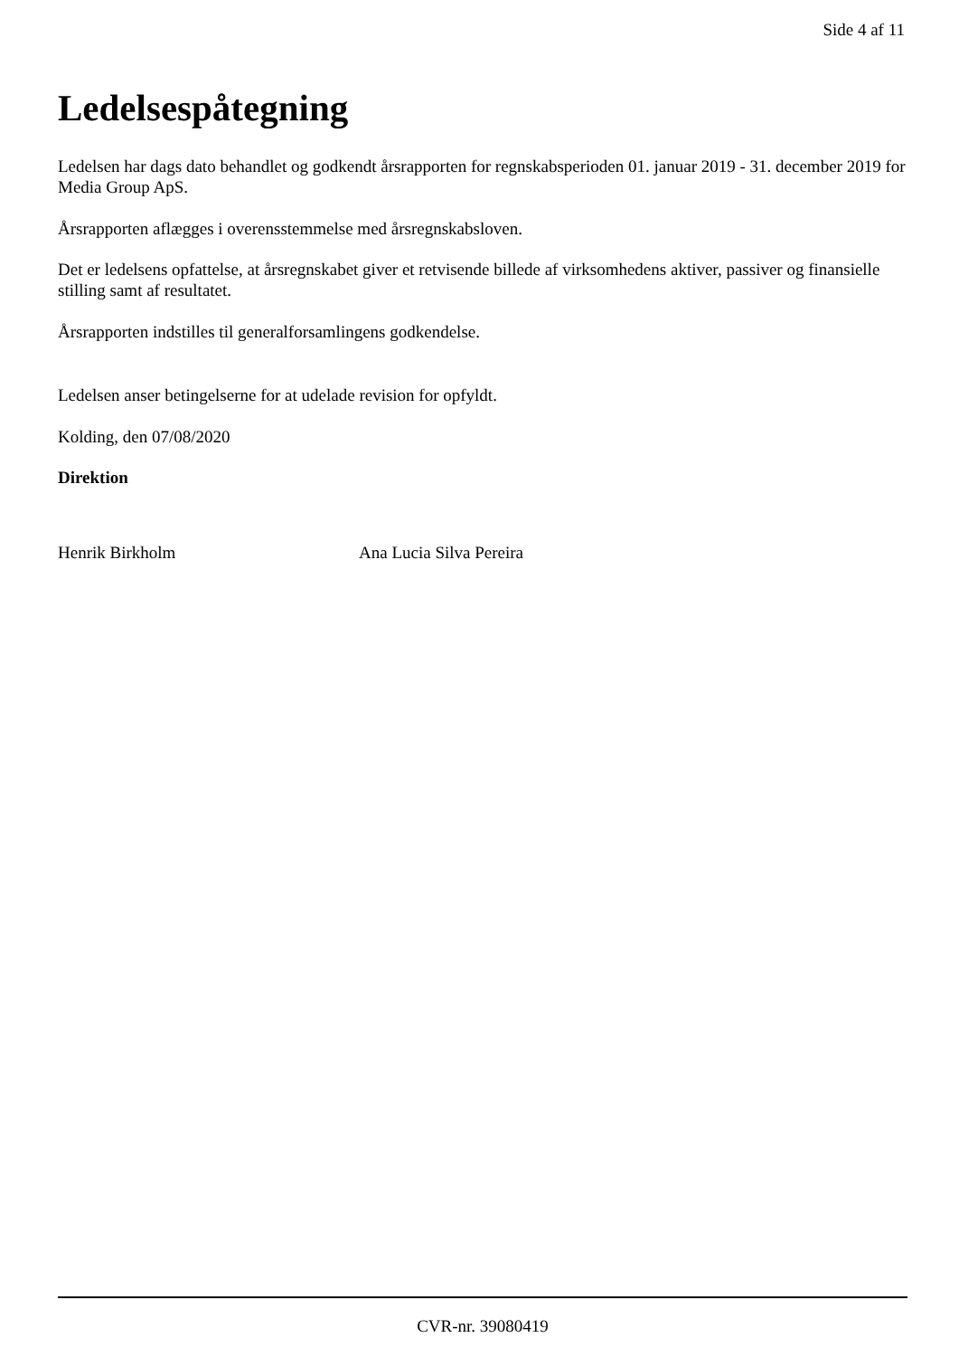Side 4 af 11
Ledelsespåtegning
Ledelsen har dags dato behandlet og godkendt årsrapporten for regnskabsperioden 01. januar 2019 - 31. december 2019 for Media Group ApS.
Årsrapporten aflægges i overensstemmelse med årsregnskabsloven.
Det er ledelsens opfattelse, at årsregnskabet giver et retvisende billede af virksomhedens aktiver, passiver og finansielle stilling samt af resultatet.
Årsrapporten indstilles til generalforsamlingens godkendelse.
Ledelsen anser betingelserne for at udelade revision for opfyldt.
Kolding, den 07/08/2020
Direktion
Henrik Birkholm Ana Lucia Silva Pereira
CVR-nr. 39080419